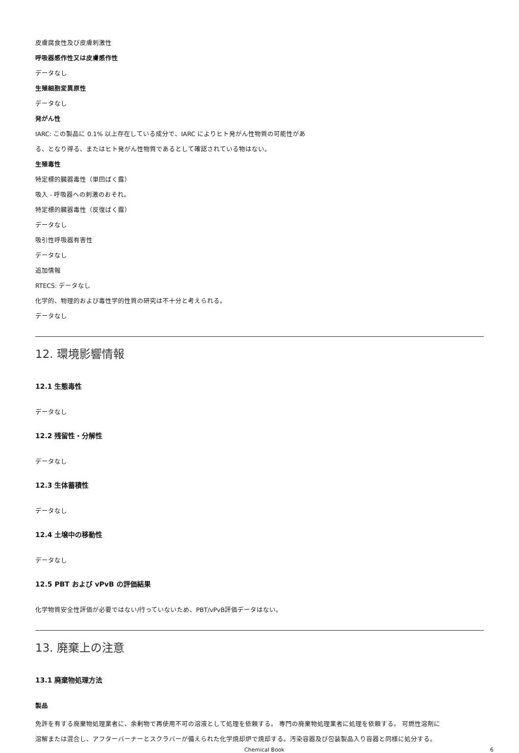皮膚腐食性及び皮膚刺激性
呼吸器感作性又は皮膚感作性
データなし
生殖細胞変異原性
データなし
発がん性
IARC: この製品に 0.1% 以上存在している成分で、IARC によりヒト発がん性物質の可能性があ
る、となり得る、またはヒト発がん性物質であるとして確認されている物はない。
生殖毒性
特定標的臓器毒性（単回ばく露）
吸入 - 呼吸器への刺激のおそれ。
特定標的臓器毒性（反復ばく露）
データなし
吸引性呼吸器有害性
データなし
追加情報
RTECS: データなし
化学的、物理的および毒性学的性質の研究は不十分と考えられる。
データなし
12. 環境影響情報
12.1 生態毒性
データなし
12.2 残留性・分解性
データなし
12.3 生体蓄積性
データなし
12.4 土壌中の移動性
データなし
12.5 PBT および vPvB の評価結果
化学物質安全性評価が必要ではない/行っていないため、PBT/vPvB評価データはない。
13. 廃棄上の注意
13.1 廃棄物処理方法
製品
免許を有する廃棄物処理業者に、余剰物で再使用不可の溶液として処理を依頼する。 専門の廃棄物処理業者に処理を依頼する。 可燃性溶剤に
溶解または混合し、アフターバーナーとスクラバーが備えられた化学焼却炉で焼却する。汚染容器及び包装製品入り容器と同様に処分する。
Chemical Book 6